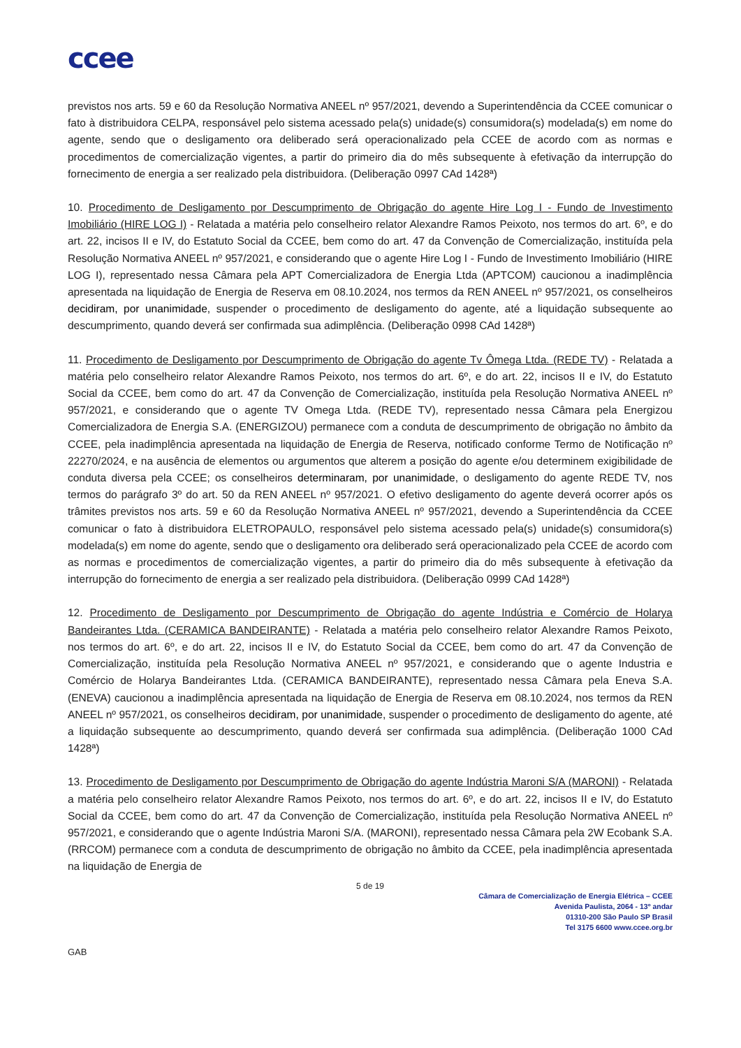ccee
previstos nos arts. 59 e 60 da Resolução Normativa ANEEL nº 957/2021, devendo a Superintendência da CCEE comunicar o fato à distribuidora CELPA, responsável pelo sistema acessado pela(s) unidade(s) consumidora(s) modelada(s) em nome do agente, sendo que o desligamento ora deliberado será operacionalizado pela CCEE de acordo com as normas e procedimentos de comercialização vigentes, a partir do primeiro dia do mês subsequente à efetivação da interrupção do fornecimento de energia a ser realizado pela distribuidora. (Deliberação 0997 CAd 1428ª)
10. Procedimento de Desligamento por Descumprimento de Obrigação do agente Hire Log I - Fundo de Investimento Imobiliário (HIRE LOG I) - Relatada a matéria pelo conselheiro relator Alexandre Ramos Peixoto, nos termos do art. 6º, e do art. 22, incisos II e IV, do Estatuto Social da CCEE, bem como do art. 47 da Convenção de Comercialização, instituída pela Resolução Normativa ANEEL nº 957/2021, e considerando que o agente Hire Log I - Fundo de Investimento Imobiliário (HIRE LOG I), representado nessa Câmara pela APT Comercializadora de Energia Ltda (APTCOM) caucionou a inadimplência apresentada na liquidação de Energia de Reserva em 08.10.2024, nos termos da REN ANEEL nº 957/2021, os conselheiros decidiram, por unanimidade, suspender o procedimento de desligamento do agente, até a liquidação subsequente ao descumprimento, quando deverá ser confirmada sua adimplência. (Deliberação 0998 CAd 1428ª)
11. Procedimento de Desligamento por Descumprimento de Obrigação do agente Tv Ômega Ltda. (REDE TV) - Relatada a matéria pelo conselheiro relator Alexandre Ramos Peixoto, nos termos do art. 6º, e do art. 22, incisos II e IV, do Estatuto Social da CCEE, bem como do art. 47 da Convenção de Comercialização, instituída pela Resolução Normativa ANEEL nº 957/2021, e considerando que o agente TV Omega Ltda. (REDE TV), representado nessa Câmara pela Energizou Comercializadora de Energia S.A. (ENERGIZOU) permanece com a conduta de descumprimento de obrigação no âmbito da CCEE, pela inadimplência apresentada na liquidação de Energia de Reserva, notificado conforme Termo de Notificação nº 22270/2024, e na ausência de elementos ou argumentos que alterem a posição do agente e/ou determinem exigibilidade de conduta diversa pela CCEE; os conselheiros determinaram, por unanimidade, o desligamento do agente REDE TV, nos termos do parágrafo 3º do art. 50 da REN ANEEL nº 957/2021. O efetivo desligamento do agente deverá ocorrer após os trâmites previstos nos arts. 59 e 60 da Resolução Normativa ANEEL nº 957/2021, devendo a Superintendência da CCEE comunicar o fato à distribuidora ELETROPAULO, responsável pelo sistema acessado pela(s) unidade(s) consumidora(s) modelada(s) em nome do agente, sendo que o desligamento ora deliberado será operacionalizado pela CCEE de acordo com as normas e procedimentos de comercialização vigentes, a partir do primeiro dia do mês subsequente à efetivação da interrupção do fornecimento de energia a ser realizado pela distribuidora. (Deliberação 0999 CAd 1428ª)
12. Procedimento de Desligamento por Descumprimento de Obrigação do agente Indústria e Comércio de Holarya Bandeirantes Ltda. (CERAMICA BANDEIRANTE) - Relatada a matéria pelo conselheiro relator Alexandre Ramos Peixoto, nos termos do art. 6º, e do art. 22, incisos II e IV, do Estatuto Social da CCEE, bem como do art. 47 da Convenção de Comercialização, instituída pela Resolução Normativa ANEEL nº 957/2021, e considerando que o agente Industria e Comércio de Holarya Bandeirantes Ltda. (CERAMICA BANDEIRANTE), representado nessa Câmara pela Eneva S.A. (ENEVA) caucionou a inadimplência apresentada na liquidação de Energia de Reserva em 08.10.2024, nos termos da REN ANEEL nº 957/2021, os conselheiros decidiram, por unanimidade, suspender o procedimento de desligamento do agente, até a liquidação subsequente ao descumprimento, quando deverá ser confirmada sua adimplência. (Deliberação 1000 CAd 1428ª)
13. Procedimento de Desligamento por Descumprimento de Obrigação do agente Indústria Maroni S/A (MARONI) - Relatada a matéria pelo conselheiro relator Alexandre Ramos Peixoto, nos termos do art. 6º, e do art. 22, incisos II e IV, do Estatuto Social da CCEE, bem como do art. 47 da Convenção de Comercialização, instituída pela Resolução Normativa ANEEL nº 957/2021, e considerando que o agente Indústria Maroni S/A. (MARONI), representado nessa Câmara pela 2W Ecobank S.A. (RRCOM) permanece com a conduta de descumprimento de obrigação no âmbito da CCEE, pela inadimplência apresentada na liquidação de Energia de
5 de 19
Câmara de Comercialização de Energia Elétrica – CCEE
Avenida Paulista, 2064 - 13º andar
01310-200 São Paulo SP Brasil
Tel 3175 6600 www.ccee.org.br
GAB